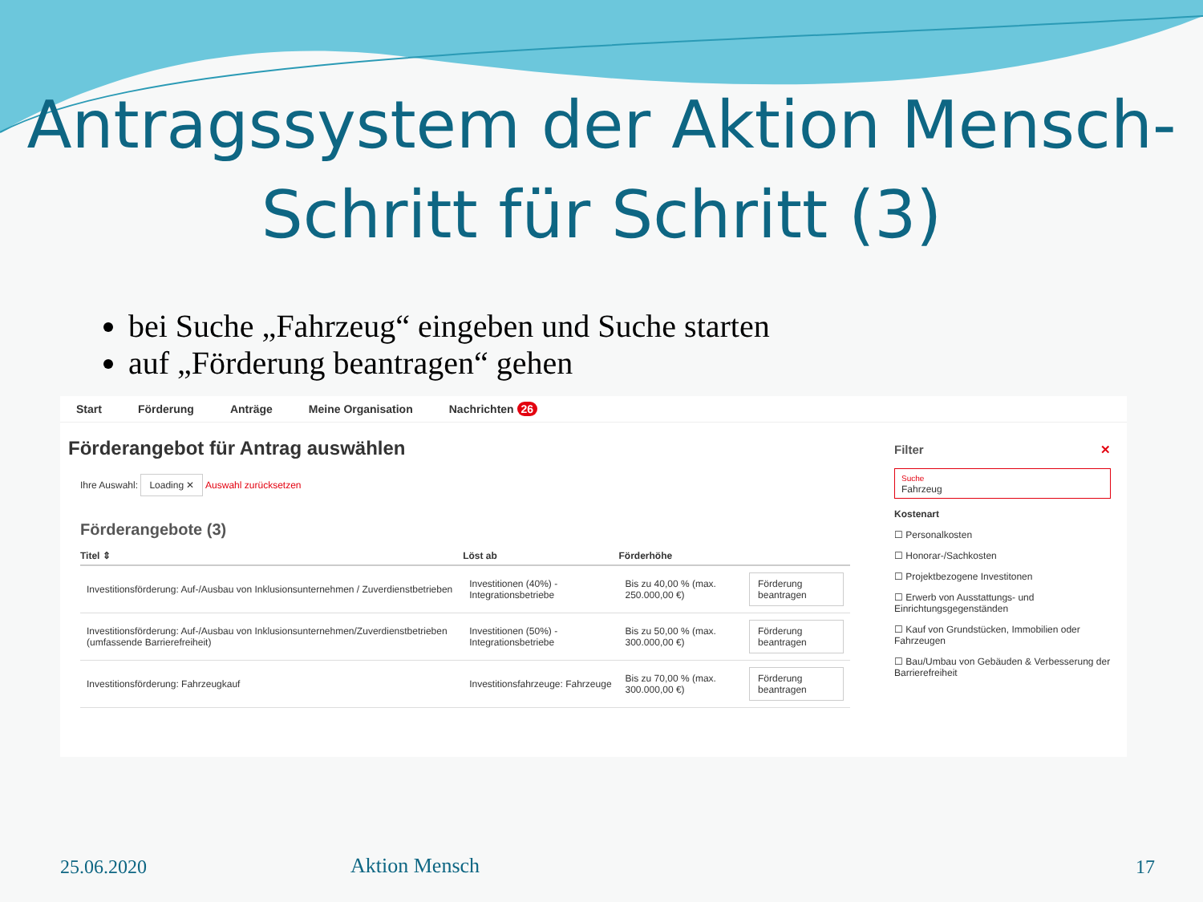Antragssystem der Aktion Mensch-
Schritt für Schritt (3)
bei Suche „Fahrzeug“ eingeben und Suche starten
auf „Förderung beantragen“ gehen
Start Förderung Anträge Meine Organisation Nachrichten 26
Förderangebot für Antrag auswählen
Ihre Auswahl: Loading ✕ Auswahl zurücksetzen
Förderangebote (3)
| Titel ⇕ | Löst ab | Förderhöhe | |
| --- | --- | --- | --- |
| Investitionsförderung: Auf-/Ausbau von Inklusionsunternehmen / Zuverdienstbetrieben | Investitionen (40%) - Integrationsbetriebe | Bis zu 40,00 % (max. 250.000,00 €) | Förderung beantragen |
| Investitionsförderung: Auf-/Ausbau von Inklusionsunternehmen/Zuverdienstbetrieben (umfassende Barrierefreiheit) | Investitionen (50%) - Integrationsbetriebe | Bis zu 50,00 % (max. 300.000,00 €) | Förderung beantragen |
| Investitionsförderung: Fahrzeugkauf | Investitionsfahrzeuge: Fahrzeuge | Bis zu 70,00 % (max. 300.000,00 €) | Förderung beantragen |
Filter ✕
Suche
Fahrzeug
Kostenart
☐ Personalkosten
☐ Honorar-/Sachkosten
☐ Projektbezogene Investitonen
☐ Erwerb von Ausstattungs- und Einrichtungsgegenständen
☐ Kauf von Grundstücken, Immobilien oder Fahrzeugen
☐ Bau/Umbau von Gebäuden & Verbesserung der Barrierefreiheit
25.06.2020 Aktion Mensch 17